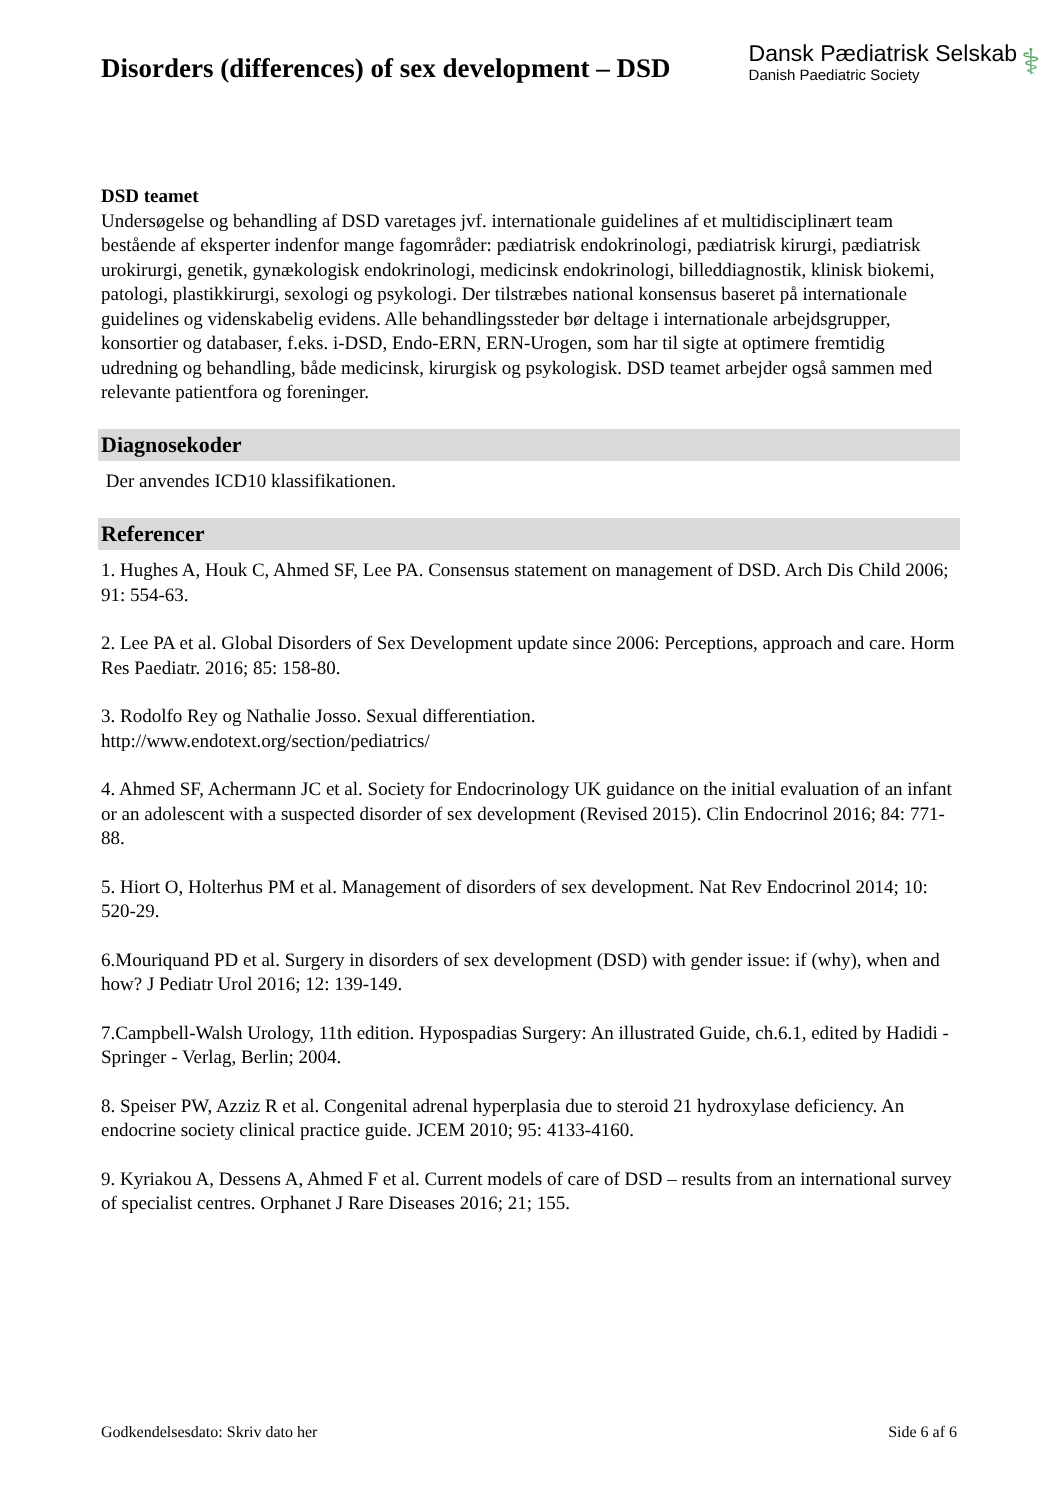Disorders (differences) of sex development – DSD
Dansk Pædiatrisk Selskab
Danish Paediatric Society
⚕
DSD teamet
Undersøgelse og behandling af DSD varetages jvf. internationale guidelines af et multidisciplinært team bestående af eksperter indenfor mange fagområder: pædiatrisk endokrinologi, pædiatrisk kirurgi, pædiatrisk urokirurgi, genetik, gynækologisk endokrinologi, medicinsk endokrinologi, billeddiagnostik, klinisk biokemi, patologi, plastikkirurgi, sexologi og psykologi. Der tilstræbes national konsensus baseret på internationale guidelines og videnskabelig evidens. Alle behandlingssteder bør deltage i internationale arbejdsgrupper, konsortier og databaser, f.eks. i-DSD, Endo-ERN, ERN-Urogen, som har til sigte at optimere fremtidig udredning og behandling, både medicinsk, kirurgisk og psykologisk. DSD teamet arbejder også sammen med relevante patientfora og foreninger.
Diagnosekoder
Der anvendes ICD10 klassifikationen.
Referencer
1. Hughes A, Houk C, Ahmed SF, Lee PA. Consensus statement on management of DSD. Arch Dis Child 2006; 91: 554-63.
2. Lee PA et al. Global Disorders of Sex Development update since 2006: Perceptions, approach and care. Horm Res Paediatr. 2016; 85: 158-80.
3. Rodolfo Rey og Nathalie Josso. Sexual differentiation.
http://www.endotext.org/section/pediatrics/
4. Ahmed SF, Achermann JC et al. Society for Endocrinology UK guidance on the initial evaluation of an infant or an adolescent with a suspected disorder of sex development (Revised 2015). Clin Endocrinol 2016; 84: 771-88.
5. Hiort O, Holterhus PM et al. Management of disorders of sex development. Nat Rev Endocrinol 2014; 10: 520-29.
6.Mouriquand PD et al. Surgery in disorders of sex development (DSD) with gender issue: if (why), when and how? J Pediatr Urol 2016; 12: 139-149.
7.Campbell-Walsh Urology, 11th edition. Hypospadias Surgery: An illustrated Guide, ch.6.1, edited by Hadidi - Springer - Verlag, Berlin; 2004.
8. Speiser PW, Azziz R et al. Congenital adrenal hyperplasia due to steroid 21 hydroxylase deficiency. An endocrine society clinical practice guide. JCEM 2010; 95: 4133-4160.
9. Kyriakou A, Dessens A, Ahmed F et al. Current models of care of DSD – results from an international survey of specialist centres. Orphanet J Rare Diseases 2016; 21; 155.
Godkendelsesdato: Skriv dato her Side 6 af 6